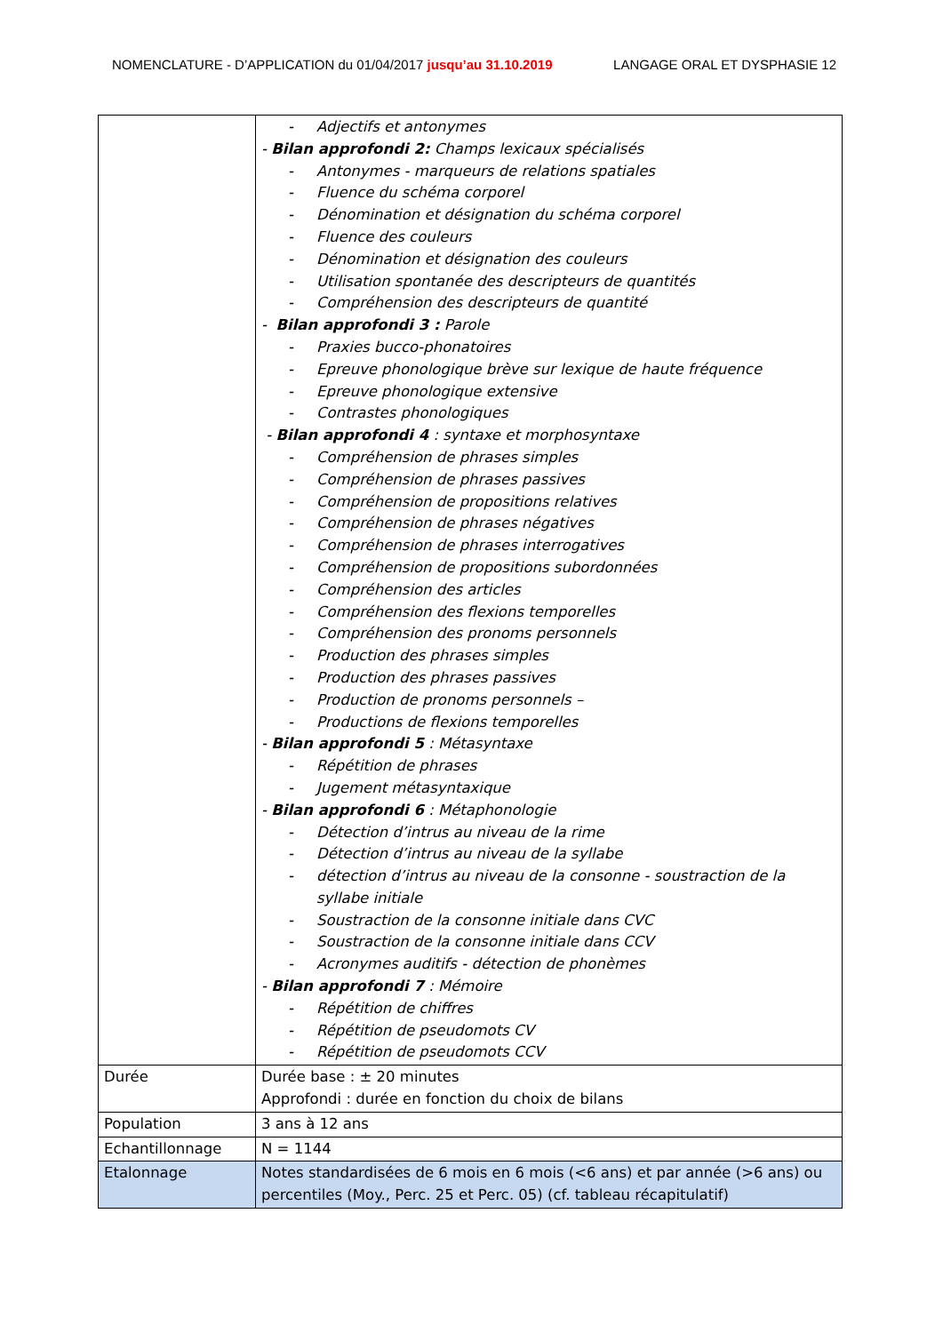NOMENCLATURE - D’APPLICATION du 01/04/2017 jusqu’au 31.10.2019 LANGAGE ORAL ET DYSPHASIE 12
| | - Adjectifs et antonymes - Bilan approfondi 2: Champs lexicaux spécialisés - Antonymes - marqueurs de relations spatiales - Fluence du schéma corporel - Dénomination et désignation du schéma corporel - Fluence des couleurs - Dénomination et désignation des couleurs - Utilisation spontanée des descripteurs de quantités - Compréhension des descripteurs de quantité - Bilan approfondi 3 : Parole - Praxies bucco-phonatoires - Epreuve phonologique brève sur lexique de haute fréquence - Epreuve phonologique extensive - Contrastes phonologiques - Bilan approfondi 4 : syntaxe et morphosyntaxe - Compréhension de phrases simples - Compréhension de phrases passives - Compréhension de propositions relatives - Compréhension de phrases négatives - Compréhension de phrases interrogatives - Compréhension de propositions subordonnées - Compréhension des articles - Compréhension des flexions temporelles - Compréhension des pronoms personnels - Production des phrases simples - Production des phrases passives - Production de pronoms personnels – - Productions de flexions temporelles - Bilan approfondi 5 : Métasyntaxe - Répétition de phrases - Jugement métasyntaxique - Bilan approfondi 6 : Métaphonologie - Détection d’intrus au niveau de la rime - Détection d’intrus au niveau de la syllabe - détection d’intrus au niveau de la consonne - soustraction de la syllabe initiale - Soustraction de la consonne initiale dans CVC - Soustraction de la consonne initiale dans CCV - Acronymes auditifs - détection de phonèmes - Bilan approfondi 7 : Mémoire - Répétition de chiffres - Répétition de pseudomots CV - Répétition de pseudomots CCV |
| Durée | Durée base : ± 20 minutes Approfondi : durée en fonction du choix de bilans |
| Population | 3 ans à 12 ans |
| Echantillonnage | N = 1144 |
| Etalonnage | Notes standardisées de 6 mois en 6 mois (<6 ans) et par année (>6 ans) ou percentiles (Moy., Perc. 25 et Perc. 05) (cf. tableau récapitulatif) |